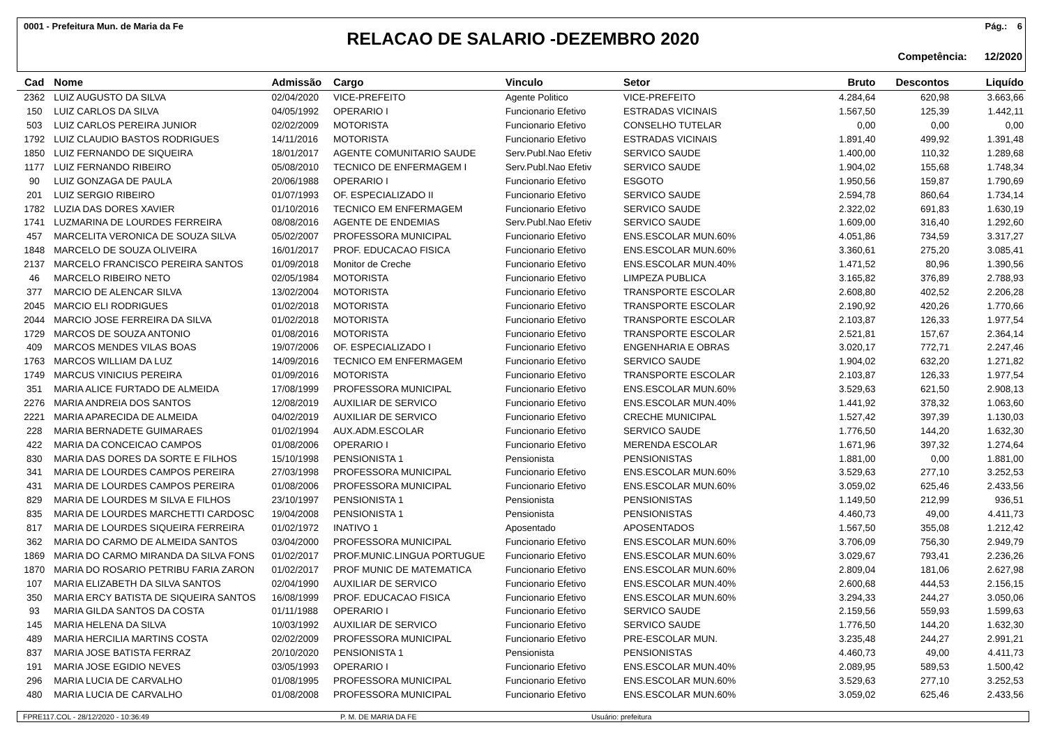0001 - Prefeitura Mun. de Maria da Fe Pág.: 6
RELACAO DE SALARIO -DEZEMBRO 2020
Competência: 12/2020
| Cad | Nome | Admissão | Cargo | Vinculo | Setor | Bruto | Descontos | Liquído |
| --- | --- | --- | --- | --- | --- | --- | --- | --- |
| 2362 | LUIZ AUGUSTO DA SILVA | 02/04/2020 | VICE-PREFEITO | Agente Politico | VICE-PREFEITO | 4.284,64 | 620,98 | 3.663,66 |
| 150 | LUIZ CARLOS DA SILVA | 04/05/1992 | OPERARIO I | Funcionario Efetivo | ESTRADAS VICINAIS | 1.567,50 | 125,39 | 1.442,11 |
| 503 | LUIZ CARLOS PEREIRA JUNIOR | 02/02/2009 | MOTORISTA | Funcionario Efetivo | CONSELHO TUTELAR | 0,00 | 0,00 | 0,00 |
| 1792 | LUIZ CLAUDIO BASTOS RODRIGUES | 14/11/2016 | MOTORISTA | Funcionario Efetivo | ESTRADAS VICINAIS | 1.891,40 | 499,92 | 1.391,48 |
| 1850 | LUIZ FERNANDO DE SIQUEIRA | 18/01/2017 | AGENTE COMUNITARIO SAUDE | Serv.Publ.Nao Efetiv | SERVICO SAUDE | 1.400,00 | 110,32 | 1.289,68 |
| 1177 | LUIZ FERNANDO RIBEIRO | 05/08/2010 | TECNICO DE ENFERMAGEM I | Serv.Publ.Nao Efetiv | SERVICO SAUDE | 1.904,02 | 155,68 | 1.748,34 |
| 90 | LUIZ GONZAGA DE PAULA | 20/06/1988 | OPERARIO I | Funcionario Efetivo | ESGOTO | 1.950,56 | 159,87 | 1.790,69 |
| 201 | LUIZ SERGIO RIBEIRO | 01/07/1993 | OF. ESPECIALIZADO II | Funcionario Efetivo | SERVICO SAUDE | 2.594,78 | 860,64 | 1.734,14 |
| 1782 | LUZIA DAS DORES XAVIER | 01/10/2016 | TECNICO EM ENFERMAGEM | Funcionario Efetivo | SERVICO SAUDE | 2.322,02 | 691,83 | 1.630,19 |
| 1741 | LUZMARINA DE LOURDES FERREIRA | 08/08/2016 | AGENTE DE ENDEMIAS | Serv.Publ.Nao Efetiv | SERVICO SAUDE | 1.609,00 | 316,40 | 1.292,60 |
| 457 | MARCELITA VERONICA DE SOUZA SILVA | 05/02/2007 | PROFESSORA MUNICIPAL | Funcionario Efetivo | ENS.ESCOLAR MUN.60% | 4.051,86 | 734,59 | 3.317,27 |
| 1848 | MARCELO DE SOUZA OLIVEIRA | 16/01/2017 | PROF. EDUCACAO FISICA | Funcionario Efetivo | ENS.ESCOLAR MUN.60% | 3.360,61 | 275,20 | 3.085,41 |
| 2137 | MARCELO FRANCISCO PEREIRA SANTOS | 01/09/2018 | Monitor de Creche | Funcionario Efetivo | ENS.ESCOLAR MUN.40% | 1.471,52 | 80,96 | 1.390,56 |
| 46 | MARCELO RIBEIRO NETO | 02/05/1984 | MOTORISTA | Funcionario Efetivo | LIMPEZA PUBLICA | 3.165,82 | 376,89 | 2.788,93 |
| 377 | MARCIO DE ALENCAR SILVA | 13/02/2004 | MOTORISTA | Funcionario Efetivo | TRANSPORTE ESCOLAR | 2.608,80 | 402,52 | 2.206,28 |
| 2045 | MARCIO ELI RODRIGUES | 01/02/2018 | MOTORISTA | Funcionario Efetivo | TRANSPORTE ESCOLAR | 2.190,92 | 420,26 | 1.770,66 |
| 2044 | MARCIO JOSE FERREIRA DA SILVA | 01/02/2018 | MOTORISTA | Funcionario Efetivo | TRANSPORTE ESCOLAR | 2.103,87 | 126,33 | 1.977,54 |
| 1729 | MARCOS DE SOUZA ANTONIO | 01/08/2016 | MOTORISTA | Funcionario Efetivo | TRANSPORTE ESCOLAR | 2.521,81 | 157,67 | 2.364,14 |
| 409 | MARCOS MENDES VILAS BOAS | 19/07/2006 | OF. ESPECIALIZADO I | Funcionario Efetivo | ENGENHARIA E OBRAS | 3.020,17 | 772,71 | 2.247,46 |
| 1763 | MARCOS WILLIAM DA LUZ | 14/09/2016 | TECNICO EM ENFERMAGEM | Funcionario Efetivo | SERVICO SAUDE | 1.904,02 | 632,20 | 1.271,82 |
| 1749 | MARCUS VINICIUS PEREIRA | 01/09/2016 | MOTORISTA | Funcionario Efetivo | TRANSPORTE ESCOLAR | 2.103,87 | 126,33 | 1.977,54 |
| 351 | MARIA ALICE FURTADO DE ALMEIDA | 17/08/1999 | PROFESSORA MUNICIPAL | Funcionario Efetivo | ENS.ESCOLAR MUN.60% | 3.529,63 | 621,50 | 2.908,13 |
| 2276 | MARIA ANDREIA DOS SANTOS | 12/08/2019 | AUXILIAR DE SERVICO | Funcionario Efetivo | ENS.ESCOLAR MUN.40% | 1.441,92 | 378,32 | 1.063,60 |
| 2221 | MARIA APARECIDA DE ALMEIDA | 04/02/2019 | AUXILIAR DE SERVICO | Funcionario Efetivo | CRECHE MUNICIPAL | 1.527,42 | 397,39 | 1.130,03 |
| 228 | MARIA BERNADETE GUIMARAES | 01/02/1994 | AUX.ADM.ESCOLAR | Funcionario Efetivo | SERVICO SAUDE | 1.776,50 | 144,20 | 1.632,30 |
| 422 | MARIA DA CONCEICAO CAMPOS | 01/08/2006 | OPERARIO I | Funcionario Efetivo | MERENDA ESCOLAR | 1.671,96 | 397,32 | 1.274,64 |
| 830 | MARIA DAS DORES DA SORTE E FILHOS | 15/10/1998 | PENSIONISTA 1 | Pensionista | PENSIONISTAS | 1.881,00 | 0,00 | 1.881,00 |
| 341 | MARIA DE LOURDES CAMPOS PEREIRA | 27/03/1998 | PROFESSORA MUNICIPAL | Funcionario Efetivo | ENS.ESCOLAR MUN.60% | 3.529,63 | 277,10 | 3.252,53 |
| 431 | MARIA DE LOURDES CAMPOS PEREIRA | 01/08/2006 | PROFESSORA MUNICIPAL | Funcionario Efetivo | ENS.ESCOLAR MUN.60% | 3.059,02 | 625,46 | 2.433,56 |
| 829 | MARIA DE LOURDES M SILVA E FILHOS | 23/10/1997 | PENSIONISTA 1 | Pensionista | PENSIONISTAS | 1.149,50 | 212,99 | 936,51 |
| 835 | MARIA DE LOURDES MARCHETTI CARDOSC | 19/04/2008 | PENSIONISTA 1 | Pensionista | PENSIONISTAS | 4.460,73 | 49,00 | 4.411,73 |
| 817 | MARIA DE LOURDES SIQUEIRA FERREIRA | 01/02/1972 | INATIVO 1 | Aposentado | APOSENTADOS | 1.567,50 | 355,08 | 1.212,42 |
| 362 | MARIA DO CARMO DE ALMEIDA SANTOS | 03/04/2000 | PROFESSORA MUNICIPAL | Funcionario Efetivo | ENS.ESCOLAR MUN.60% | 3.706,09 | 756,30 | 2.949,79 |
| 1869 | MARIA DO CARMO MIRANDA DA SILVA FONS | 01/02/2017 | PROF.MUNIC.LINGUA PORTUGUE | Funcionario Efetivo | ENS.ESCOLAR MUN.60% | 3.029,67 | 793,41 | 2.236,26 |
| 1870 | MARIA DO ROSARIO PETRIBU FARIA ZARON | 01/02/2017 | PROF MUNIC DE MATEMATICA | Funcionario Efetivo | ENS.ESCOLAR MUN.60% | 2.809,04 | 181,06 | 2.627,98 |
| 107 | MARIA ELIZABETH DA SILVA SANTOS | 02/04/1990 | AUXILIAR DE SERVICO | Funcionario Efetivo | ENS.ESCOLAR MUN.40% | 2.600,68 | 444,53 | 2.156,15 |
| 350 | MARIA ERCY BATISTA DE SIQUEIRA SANTOS | 16/08/1999 | PROF. EDUCACAO FISICA | Funcionario Efetivo | ENS.ESCOLAR MUN.60% | 3.294,33 | 244,27 | 3.050,06 |
| 93 | MARIA GILDA SANTOS DA COSTA | 01/11/1988 | OPERARIO I | Funcionario Efetivo | SERVICO SAUDE | 2.159,56 | 559,93 | 1.599,63 |
| 145 | MARIA HELENA DA SILVA | 10/03/1992 | AUXILIAR DE SERVICO | Funcionario Efetivo | SERVICO SAUDE | 1.776,50 | 144,20 | 1.632,30 |
| 489 | MARIA HERCILIA MARTINS COSTA | 02/02/2009 | PROFESSORA MUNICIPAL | Funcionario Efetivo | PRE-ESCOLAR MUN. | 3.235,48 | 244,27 | 2.991,21 |
| 837 | MARIA JOSE BATISTA FERRAZ | 20/10/2020 | PENSIONISTA 1 | Pensionista | PENSIONISTAS | 4.460,73 | 49,00 | 4.411,73 |
| 191 | MARIA JOSE EGIDIO NEVES | 03/05/1993 | OPERARIO I | Funcionario Efetivo | ENS.ESCOLAR MUN.40% | 2.089,95 | 589,53 | 1.500,42 |
| 296 | MARIA LUCIA DE CARVALHO | 01/08/1995 | PROFESSORA MUNICIPAL | Funcionario Efetivo | ENS.ESCOLAR MUN.60% | 3.529,63 | 277,10 | 3.252,53 |
| 480 | MARIA LUCIA DE CARVALHO | 01/08/2008 | PROFESSORA MUNICIPAL | Funcionario Efetivo | ENS.ESCOLAR MUN.60% | 3.059,02 | 625,46 | 2.433,56 |
FPRE117.COL - 28/12/2020 - 10:36:49 P. M. DE MARIA DA FE Usuário: prefeitura